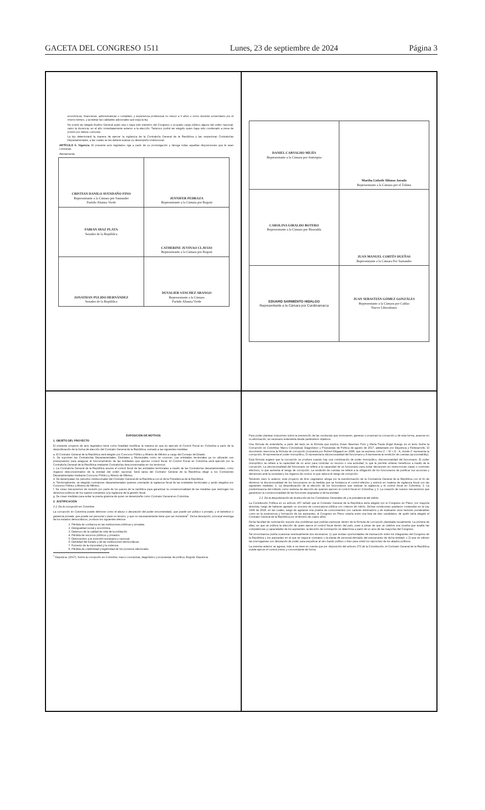GACETA DEL CONGRESO 1511 Lunes, 23 de septiembre de 2024 Página 3
económicas, financieras, administrativas o contables; y experiencia profesional no menor a 5 años o como docente universitario por el mismo tiempo, y acreditar las calidades adicionales que exija la ley.
No podrá ser elegido Auditor General quien sea o haya sido miembro del Congreso u ocupado cargo público alguno del orden nacional, salvo la docencia, en el año inmediatamente anterior a la elección. Tampoco podrá ser elegido quien haya sido condenado a pena de prisión por delitos comunes.
La ley determinará la manera de ejercer la vigilancia de la Contraloría General de la República y las respectivas Contralorías Departamentales, a las cuales se les deberá evaluar su desempeño institucional.
ARTÍCULO 6. Vigencia. El presente acto legislativo rige a partir de su promulgación y deroga todas aquellas disposiciones que le sean contrarias.
Atentamente,
| CRISTIAN DANILO AVENDAÑO FINO Representante a la Cámara por Santander Partido Alianza Verde | JENNIFER PEDRAZA Representante a la Cámara por Bogotá |
| FABIAN DIAZ PLATA Senador de la República | CATHERINE JUVINAO CLAVIJO Representante a la Cámara por Bogotá |
| JONATHAN PULIDO HERNÁNDEZ Senador de la República | DUVALIER SÁNCHEZ ARANGO Representante a la Cámara Partido Alianza Verde |
| DANIEL CARVALHO MEJÍA Representante a la Cámara por Antioquia | Martha Lisbeth Alfonso Jurado Representante a la Cámara por el Tolima |
| CAROLINA GIRALDO BOTERO Representante a la Cámara por Risaralda | JUAN MANUEL CORTÉS DUEÑAS Representante a la Cámara Por Santander |
| EDUARD SARMIENTO HIDALGO Representante a la Cámara por Cundinamarca | JUAN SEBASTIÁN GÓMEZ GONZÁLES Representante a la Cámara por Caldas Nuevo Liberalismo |
EXPOSICIÓN DE MOTIVOS
1. OBJETO DEL PROYECTO
El presente proyecto de acto legislativo tiene como finalidad modificar la manera en que es ejercido el Control Fiscal en Colombia a partir de la despolitización de la forma de elección del Contralor General de la República, sumado a las siguientes medidas:
a. El Contralor General de la República será elegido por Concurso Público y Abierto de Méritos a cargo del Consejo de Estado.
b. Se suprimen las Contralorías Departamentales, Distritales y Municipales como se conocen. Las entidades territoriales ya no utilizarán sus presupuestos para asegurar el funcionamiento de las entidades que ejercen control fiscal. El Control Fiscal en Colombia será ejercido por la Contraloría General de la República mediante Contralorías desconcentradas en los territorios.
c. La Contraloría General de la República asume el control fiscal de las entidades territoriales a través de las Contralorías departamentales, como órganos desconcentrados de la entidad del orden nacional. Será tarea del Contralor General de la República elegir a los Contralores Departamentales mediante Concurso Público y Abierto de Méritos.
d. Se desempatan los periodos institucionales del Contralor General de la República con el de la Presidencia de la República.
e. Territorialmente, se elegirán contralores departamentales quienes orientarán la vigilancia fiscal de las entidades territoriales y serán elegidos por Concurso Público y Abierto de Méritos.
f. Se crean mecanismos de revisión por parte de los jueces de la república para garantizar la convencionalidad de las medidas que restringen los derechos políticos de los sujetos sometidos a la vigilancia de la gestión fiscal.
g. Se crean medidas para evitar la puerta giratoria de quien se desempeñe como Contralor General en Colombia.
2. JUSTIFICACIÓN
2.1. De la corrupción en Colombia
La corrupción en Colombia puede definirse como el abuso o desviación del poder encomendado, que puede ser público o privado, y el beneficio o ganancia privada, que puede ser personal o para un tercero, y que no necesariamente tiene que ser monetaria<sup>1</sup>. Dicha desviación, principal enemiga de los estados democráticos, produce los siguientes efectos:
1. Pérdida de confianza en las instituciones públicas y privadas.
2. Desigualdad social y económica.
3. Deterioro de la calidad de vida de la población.
4. Pérdida de recursos públicos y privados.
5. Desincentivo a la inversión extranjera y nacional.
6. Debilidad del Estado y de las instituciones democráticas.
7. Fomento de la impunidad y la violencia.
8. Pérdida de credibilidad y legitimidad de los procesos electorales.
<sup>1</sup> Dejusticia. (2017). Sobre la corrupción en Colombia: marco conceptual, diagnóstico y propuestas de política. Bogotá: Dejusticia.
Para poder plantear soluciones sobre la prevención de las conductas que promueven, generan o propician la corrupción y de esta forma, avanzar en su eliminación, es necesario entenderla desde parámetros objetivos.
Una fórmula de entenderla, a partir del texto es la fórmula que explica Vivian Newman Pont y María Paula Ángel Arango en el texto Sobre la Corrupción en Colombia: Marco Conceptual, Diagnóstico y Propuestas de Política de agosto de 2017, adelantado por Dejusticia y Fedesarrollo. El documento menciona la fórmula de corrupción propuesta por Robert Klitgaard en 1998, que se expresa como C = M + D - A, donde C representa la corrupción, M representa el poder monopólico, D representa la discrecionalidad del funcionario y A representa la rendición de cuentas (accountability).
Esta fórmula sugiere que la corrupción se produce cuando hay una combinación de poder monopólico, discrecionalidad del funcionario. El poder monopólico se refiere a la capacidad de un actor para controlar un recurso o una actividad, lo que le permite obtener beneficios a través de la corrupción. La discrecionalidad del funcionario se refiere a la capacidad de un funcionario para tomar decisiones sin restricciones claras o controles efectivos, lo que aumenta el riesgo de corrupción. La rendición de cuentas se refiere a la obligación de los funcionarios de justificar sus acciones y decisiones ante la sociedad y los órganos de control, lo que reduce el riesgo de corrupción.
Teniendo claro lo anterior, este proyecto de Acto Legislativo aboga por la transformación de la Contraloría General de la República con el fin de disminuir la discrecionalidad de los funcionarios en la medida que se fortalezca el control efectivo y estricto en materia de vigilancia fiscal con las siguientes medidas: 1. La despolitización de la elección de los funcionarios que realizan la vigilancia y el control fiscal en Colombia; 2. La predominancia del método como sistema de elección de quienes ejercen el control fiscal en Colombia; y 3. La creación de nuevos mecanismos que garanticen la convencionalidad de las funciones asignadas a dicha entidad.
2.2. De la despolitización de la elección de los Contralores Generales de y la prevalencia del mérito.
La Constitución Política en su artículo 267 señaló que el Contralor General de la República sería elegido por el Congreso en Pleno, por mayoría absoluta, luego de haberse agotado un proceso de convocatoria pública con criterios de mérito. Dichas condiciones quedaron contenidas en la Ley 1904 de 2018, en las cuales, luego de agotarse una prueba de conocimientos con carácter eliminatorio y de evaluarse otros factores ponderables como es la experiencia y formación de los aspirantes, el Congreso en Pleno votaría entre una lista de diez candidatos, de quién sería elegido el Contralor General de la República por el término de cuatro años.
Dicha facultad de nominación supone dos problemas que podrían participar dentro de la fórmula de corrupción planteada inicialmente. La primera de ellas, es que se politiza la elección de quien ejerce el control fiscal dentro del país, pues a pesar de que se celebre una prueba que evalúe las competencias y capacidades de los aspirantes, la decisión de nominación se determina a partir de un acto de las mayorías del Congreso.
Tal circunstancia podría ocasionar eventualmente dos escenarios: 1) que existan oportunidades de transacción entre los integrantes del Congreso de la República y los aspirantes en el que se negocie contratos o la planta de personal derivado del presupuesto de dicha entidad; o 2) que se utilicen las prerrogativas con desviación de poder para perjudicar al otro bando político o bien para omitir los reproches de los aliados políticos.
La premisa anterior se agrava, más si se tiene en cuenta que por disposición del artículo 272 de la Constitución, el Contralor General de la República puede ejercer el control previo y concomitante de forma